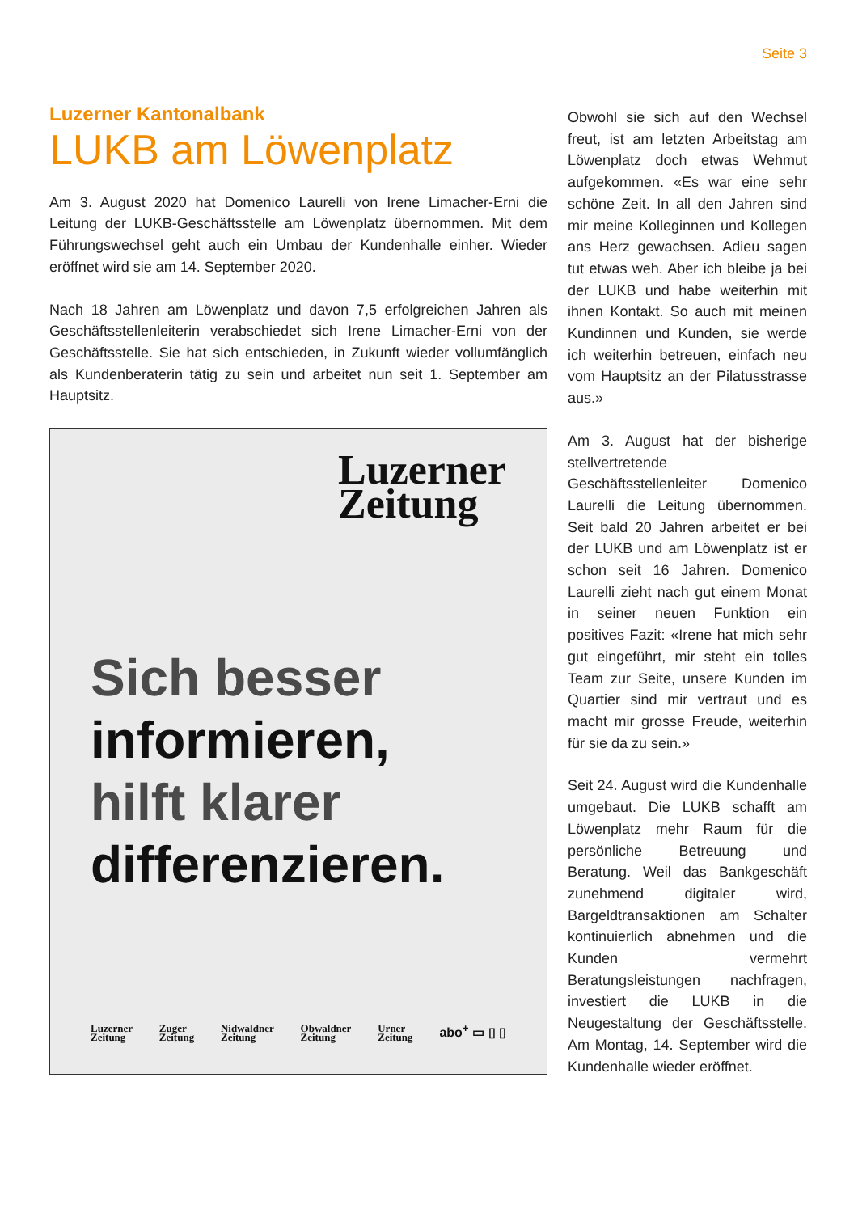Seite 3
Luzerner Kantonalbank
LUKB am Löwenplatz
Am 3. August 2020 hat Domenico Laurelli von Irene Limacher-Erni die Leitung der LUKB-Geschäftsstelle am Löwenplatz übernommen. Mit dem Führungswechsel geht auch ein Umbau der Kundenhalle einher. Wieder eröffnet wird sie am 14. September 2020.
Nach 18 Jahren am Löwenplatz und davon 7,5 erfolgreichen Jahren als Geschäftsstellenleiterin verabschiedet sich Irene Limacher-Erni von der Geschäftsstelle. Sie hat sich entschieden, in Zukunft wieder vollumfänglich als Kundenberaterin tätig zu sein und arbeitet nun seit 1. September am Hauptsitz.
Luzerner
Zeitung
Sich besser
informieren,
hilft klarer
differenzieren.
Luzerner
Zeitung Zuger
Zeitung Nidwaldner
Zeitung Obwaldner
Zeitung Urner
Zeitung abo<sup>+</sup> ▭ ▯ ▯
Obwohl sie sich auf den Wechsel freut, ist am letzten Arbeitstag am Löwenplatz doch etwas Wehmut aufgekommen. «Es war eine sehr schöne Zeit. In all den Jahren sind mir meine Kolleginnen und Kollegen ans Herz gewachsen. Adieu sagen tut etwas weh. Aber ich bleibe ja bei der LUKB und habe weiterhin mit ihnen Kontakt. So auch mit meinen Kundinnen und Kunden, sie werde ich weiterhin betreuen, einfach neu vom Hauptsitz an der Pilatusstrasse aus.»
Am 3. August hat der bisherige stellvertretende Geschäftsstellenleiter Domenico Laurelli die Leitung übernommen. Seit bald 20 Jahren arbeitet er bei der LUKB und am Löwenplatz ist er schon seit 16 Jahren. Domenico Laurelli zieht nach gut einem Monat in seiner neuen Funktion ein positives Fazit: «Irene hat mich sehr gut eingeführt, mir steht ein tolles Team zur Seite, unsere Kunden im Quartier sind mir vertraut und es macht mir grosse Freude, weiterhin für sie da zu sein.»
Seit 24. August wird die Kundenhalle umgebaut. Die LUKB schafft am Löwenplatz mehr Raum für die persönliche Betreuung und Beratung. Weil das Bankgeschäft zunehmend digitaler wird, Bargeldtransaktionen am Schalter kontinuierlich abnehmen und die Kunden vermehrt Beratungsleistungen nachfragen, investiert die LUKB in die Neugestaltung der Geschäftsstelle. Am Montag, 14. September wird die Kundenhalle wieder eröffnet.